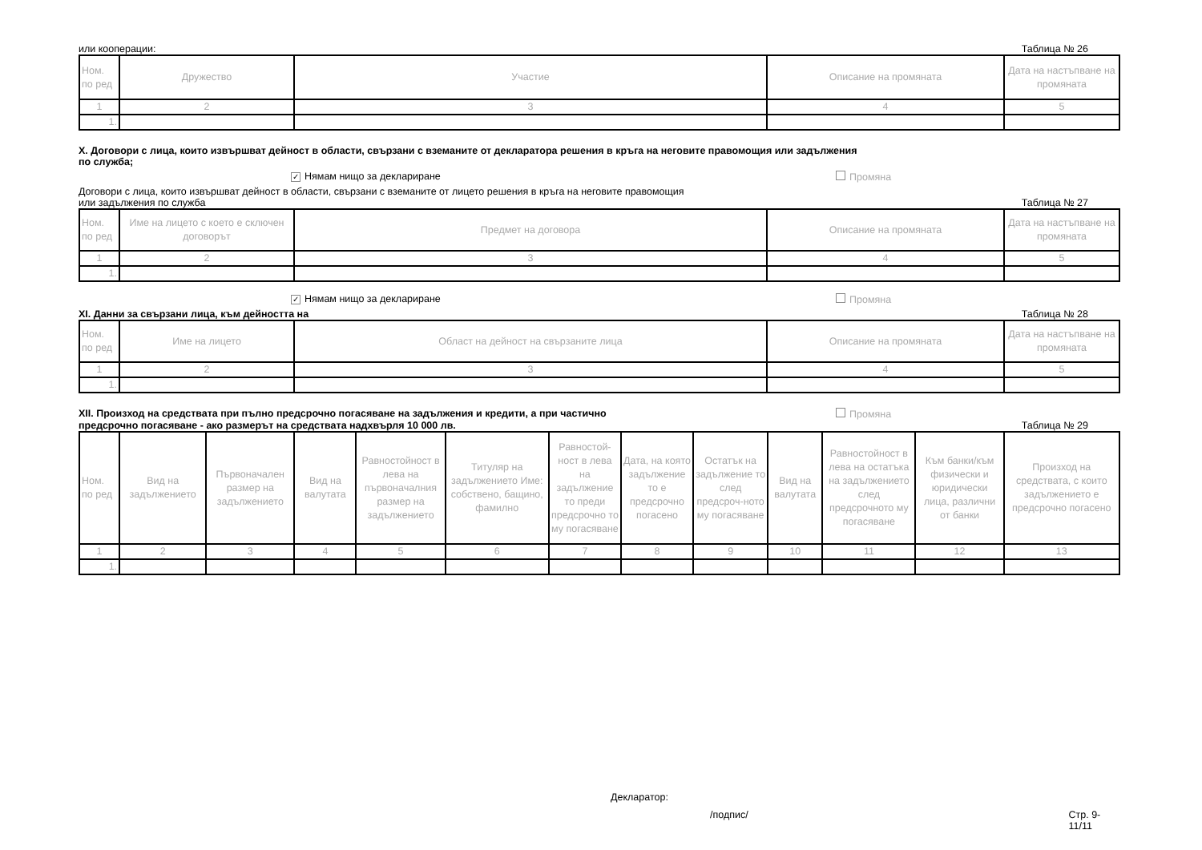или кооперации: Таблица № 26
| Ном. по ред | Дружество | Участие | Описание на промяната | Дата на настъпване на промяната |
| --- | --- | --- | --- | --- |
| 1 | 2 | 3 | 4 | 5 |
| 1. | | | | |
X. Договори с лица, които извършват дейност в области, свързани с вземаните от декларатора решения в кръга на неговите правомощия или задължения
по служба;
✓ Нямам нищо за деклариране Промяна
Договори с лица, които извършват дейност в области, свързани с вземаните от лицето решения в кръга на неговите правомощия
или задължения по служба Таблица № 27
| Ном. по ред | Име на лицето с което е сключен договорът | Предмет на договора | Описание на промяната | Дата на настъпване на промяната |
| --- | --- | --- | --- | --- |
| 1 | 2 | 3 | 4 | 5 |
| 1. | | | | |
✓ Нямам нищо за деклариране Промяна
XI. Данни за свързани лица, към дейността на Таблица № 28
| Ном. по ред | Име на лицето | Област на дейност на свързаните лица | Описание на промяната | Дата на настъпване на промяната |
| --- | --- | --- | --- | --- |
| 1 | 2 | 3 | 4 | 5 |
| 1. | | | | |
XII. Произход на средствата при пълно предсрочно погасяване на задължения и кредити, а при частично Промяна
предсрочно погасяване - ако размерът на средствата надхвърля 10 000 лв. Таблица № 29
| Ном. по ред | Вид на задължението | Първоначален размер на задължението | Вид на валутата | Равностойност в лева на първоначалния размер на задължението | Титуляр на задължението Име: собствено, бащино, фамилно | Равностой-ност в лева на задължение то преди предсрочно то му погасяване | Дата, на която задължение то е предсрочно погасено | Остатък на задължение то след предсроч-ното му погасяване | Вид на валутата | Равностойност в лева на остатъка на задължението след предсрочното му погасяване | Към банки/към физически и юридически лица, различни от банки | Произход на средствата, с които задължението е предсрочно погасено |
| --- | --- | --- | --- | --- | --- | --- | --- | --- | --- | --- | --- | --- |
| 1 | 2 | 3 | 4 | 5 | 6 | 7 | 8 | 9 | 10 | 11 | 12 | 13 |
| 1. | | | | | | | | | | | | |
Декларатор:
/подпис/ Стр. 9-11/11